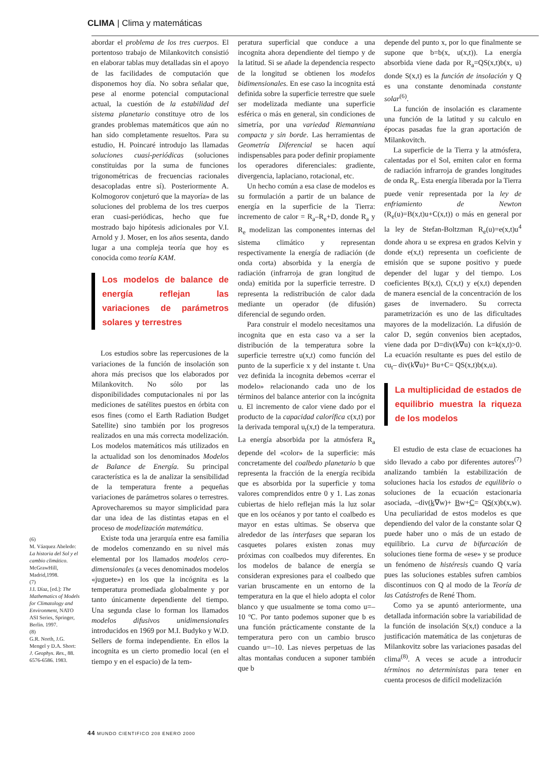CLIMA | Clima y matemáticas
abordar el problema de los tres cuerpos. El portentoso trabajo de Milankovitch consistió en elaborar tablas muy detalladas sin el apoyo de las facilidades de computación que disponemos hoy día. No sobra señalar que, pese al enorme potencial computacional actual, la cuestión de la estabilidad del sistema planetario constituye otro de los grandes problemas matemáticos que aún no han sido completamente resueltos. Para su estudio, H. Poincaré introdujo las llamadas soluciones cuasi-periódicas (soluciones constituidas por la suma de funciones trigonométricas de frecuencias racionales desacopladas entre sí). Posteriormente A. Kolmogorov conjeturó que la mayoría» de las soluciones del problema de los tres cuerpos eran cuasi-periódicas, hecho que fue mostrado bajo hipótesis adicionales por V.I. Arnold y J. Moser, en los años sesenta, dando lugar a una compleja teoría que hoy es conocida como teoría KAM.
Los modelos de balance de energía reflejan las variaciones de parámetros solares y terrestres
Los estudios sobre las repercusiones de la variaciones de la función de insolación son ahora más precisos que los elaborados por Milankovitch. No sólo por las disponibilidades computacionales ni por las mediciones de satélites puestos en órbita con esos fines (como el Earth Radiation Budget Satellite) sino también por los progresos realizados en una más correcta modelización. Los modelos matemáticos más utilizados en la actualidad son los denominados Modelos de Balance de Energía. Su principal característica es la de analizar la sensibilidad de la temperatura frente a pequeñas variaciones de parámetros solares o terrestres. Aprovecharemos su mayor simplicidad para dar una idea de las distintas etapas en el proceso de modelización matemática.
Existe toda una jerarquía entre esa familia de modelos comenzando en su nivel más elemental por los llamados modelos cero-dimensionales (a veces denominados modelos «juguete») en los que la incógnita es la temperatura promediada globalmente y por tanto únicamente dependiente del tiempo. Una segunda clase lo forman los llamados modelos difusivos unidimensionales introducidos en 1969 por M.I. Budyko y W.D. Sellers de forma independiente. En ellos la incognita es un cierto promedio local (en el tiempo y en el espacio) de la tem-
peratura superficial que conduce a una incognita ahora dependiente del tiempo y de la latitud. Si se añade la dependencia respecto de la longitud se obtienen los modelos bidimensionales. En ese caso la incognita está definida sobre la superficie terrestre que suele ser modelizada mediante una superficie esférica o más en general, sin condiciones de simetría, por una variedad Riemanniana compacta y sin borde. Las herramientas de Geometría Diferencial se hacen aquí indispensables para poder definir propiamente los operadores diferenciales: gradiente, divergencia, laplaciano, rotacional, etc.
Un hecho común a esa clase de modelos es su formulación a partir de un balance de energía en la superficie de la Tierra: incremento de calor = R<sub>a</sub>–R<sub>e</sub>+D, donde R<sub>a</sub> y R<sub>e</sub> modelizan las componentes internas del sistema climático y representan respectivamente la energía de radiación (de onda corta) absorbida y la energía de radiación (infrarroja de gran longitud de onda) emitida por la superficie terrestre. D representa la redistribución de calor dada mediante un operador (de difusión) diferencial de segundo orden.
Para construir el modelo necesitamos una incognita que en esta caso va a ser la distribución de la temperatura sobre la superficie terrestre u(x,t) como función del punto de la superficie x y del instante t. Una vez definida la incognita debemos «cerrar el modelo» relacionando cada uno de los términos del balance anterior con la incógnita u. El incremento de calor viene dado por el producto de la capacidad calorífica c(x,t) por la derivada temporal u<sub>t</sub>(x,t) de la temperatura. La energía absorbida por la atmósfera R<sub>a</sub> depende del «color» de la superficie: más concretamente del coalbedo planetario b que representa la fracción de la energía recibida que es absorbida por la superficie y toma valores comprendidos entre 0 y 1. Las zonas cubiertas de hielo reflejan más la luz solar que en los océanos y por tanto el coalbedo es mayor en estas ultimas. Se observa que alrededor de las interfases que separan los casquetes polares existen zonas muy próximas con coalbedos muy diferentes. En los modelos de balance de energía se consideran expresiones para el coalbedo que varian bruscamente en un entorno de la temperatura en la que el hielo adopta el color blanco y que usualmente se toma como u=–10 ºC. Por tanto podemos suponer que b es una función prácticamente constante de la temperatura pero con un cambio brusco cuando u=–10. Las nieves perpetuas de las altas montañas conducen a suponer también que b
depende del punto x, por lo que finalmente se supone que b=b(x, u(x,t)). La energía absorbida viene dada por R<sub>a</sub>=QS(x,t)b(x, u) donde S(x,t) es la función de insolación y Q es una constante denominada constante solar<sup>(6)</sup>.
La función de insolación es claramente una función de la latitud y su calculo en épocas pasadas fue la gran aportación de Milankovitch.
La superficie de la Tierra y la atmósfera, calentadas por el Sol, emiten calor en forma de radiación infrarroja de grandes longitudes de onda R<sub>e</sub>. Esta energía liberada por la Tierra puede venir representada por la ley de enfriamiento de Newton (R<sub>e</sub>(u)=B(x,t)u+C(x,t)) o más en general por la ley de Stefan-Boltzman R<sub>e</sub>(u)=e(x,t)u<sup>4</sup> donde ahora u se expresa en grados Kelvin y donde e(x,t) representa un coeficiente de emisión que se supone positivo y puede depender del lugar y del tiempo. Los coeficientes B(x,t), C(x,t) y e(x,t) dependen de manera esencial de la concentración de los gases de invernadero. Su correcta parametrización es uno de las dificultades mayores de la modelización. La difusión de calor D, según convenios bien aceptados, viene dada por D=div(k∇u) con k=k(x,t)>0. La ecuación resultante es pues del estilo de cu<sub>t</sub>– div(k∇u)+ Bu+C= QS(x,t)b(x,u).
La multiplicidad de estados de equilibrio muestra la riqueza de los modelos
El estudio de esta clase de ecuaciones ha sido llevado a cabo por diferentes autores<sup>(7)</sup> analizando también la estabilización de soluciones hacia los estados de equilibrio o soluciones de la ecuación estacionaria asociada, –div(k∇w)+ Bw+C= QS(x)b(x,w). Una peculiaridad de estos modelos es que dependiendo del valor de la constante solar Q puede haber uno o más de un estado de equilibrio. La curva de bifurcación de soluciones tiene forma de «ese» y se produce un fenómeno de histéresis cuando Q varía pues las soluciones estables sufren cambios discontinuos con Q al modo de la Teoría de las Catástrofes de René Thom.
Como ya se apuntó anteriormente, una detallada información sobre la variabilidad de la función de insolación S(x,t) conduce a la justificación matemática de las conjeturas de Milankovitz sobre las variaciones pasadas del clima<sup>(8)</sup>. A veces se acude a introducir términos no deterministas para tener en cuenta procesos de difícil modelización
(6)
M. Vázquez Abeledo: La historia del Sol y el cambio climático. McGrawHill, Madrid,1998.
(7)
J.I. Díaz, [ed.]: The Mathematics of Models for Climatology and Environment, NATO ASI Series, Springer, Berlin. 1997.
(8)
G.R. North, J.G. Mengel y D.A. Short: J. Geophys. Res., 88. 6576-6586. 1983.
44 MUNDO CIENTIFICO 208 ENERO 2000